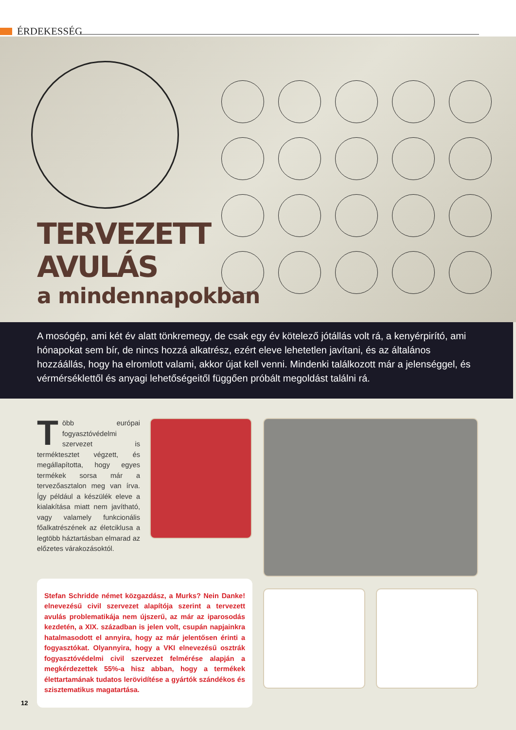ÉRDEKESSÉG
TERVEZETT
AVULÁS
a mindennapokban
A mosógép, ami két év alatt tönkremegy, de csak egy év kötelező jótállás volt rá, a kenyérpirító, ami hónapokat sem bír, de nincs hozzá alkatrész, ezért eleve lehetetlen javítani, és az általános hozzáállás, hogy ha elromlott valami, akkor újat kell venni. Mindenki találkozott már a jelenséggel, és vérmérséklettől és anyagi lehetőségeitől függően próbált megoldást találni rá.
Több európai fogyasztóvédelmi szervezet is terméktesztet végzett, és megállapította, hogy egyes termékek sorsa már a tervezőasztalon meg van írva. Így például a készülék eleve a kialakítása miatt nem javítható, vagy valamely funkcionális főalkatrészének az életciklusa a legtöbb háztartásban elmarad az előzetes várakozásoktól.
Stefan Schridde német közgazdász, a Murks? Nein Danke! elnevezésű civil szervezet alapítója szerint a tervezett avulás problematikája nem újszerű, az már az iparosodás kezdetén, a XIX. században is jelen volt, csupán napjainkra hatalmasodott el annyira, hogy az már jelentősen érinti a fogyasztókat. Olyannyira, hogy a VKI elnevezésű osztrák fogyasztóvédelmi civil szervezet felmérése alapján a megkérdezettek 55%-a hisz abban, hogy a termékek élettartamának tudatos lerövidítése a gyártók szándékos és szisztematikus magatartása.
12